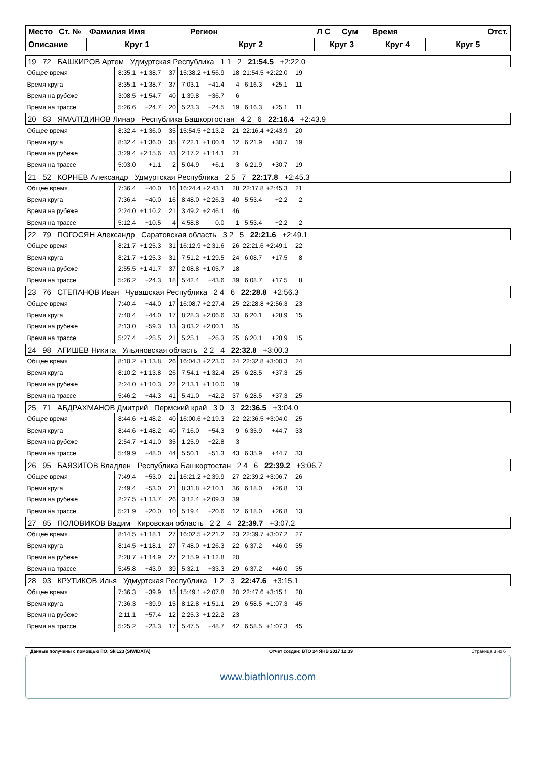| Место | Ст. № | Фамилия Имя | Регион | Л С | Сум | Время | Отст. |
| --- | --- | --- | --- | --- | --- | --- | --- |
| Описание | | Круг 1 | Круг 2 | Круг 3 | | Круг 4 | Круг 5 |
| 19 72 БАШКИРОВ Артем Удмуртская Республика 1 1 2 21:54.5 +2:22.0 | | | | | | | | | | |
| Общее время | 8:35.1 | +1:38.7 | 37 | 15:38.2 | +1:56.9 | 18 | 21:54.5 | +2:22.0 | 19 | |
| Время круга | 8:35.1 | +1:38.7 | 37 | 7:03.1 | +41.4 | 4 | 6:16.3 | +25.1 | 11 | |
| Время на рубеже | 3:08.5 | +1:54.7 | 40 | 1:39.8 | +36.7 | 6 | | | | |
| Время на трассе | 5:26.6 | +24.7 | 20 | 5:23.3 | +24.5 | 19 | 6:16.3 | +25.1 | 11 | |
| 20 63 ЯМАЛТДИНОВ Линар Республика Башкортостан 4 2 6 22:16.4 +2:43.9 | | | | | | | | | | |
| Общее время | 8:32.4 | +1:36.0 | 35 | 15:54.5 | +2:13.2 | 21 | 22:16.4 | +2:43.9 | 20 | |
| Время круга | 8:32.4 | +1:36.0 | 35 | 7:22.1 | +1:00.4 | 12 | 6:21.9 | +30.7 | 19 | |
| Время на рубеже | 3:29.4 | +2:15.6 | 43 | 2:17.2 | +1:14.1 | 21 | | | | |
| Время на трассе | 5:03.0 | +1.1 | 2 | 5:04.9 | +6.1 | 3 | 6:21.9 | +30.7 | 19 | |
| 21 52 КОРНЕВ Александр Удмуртская Республика 2 5 7 22:17.8 +2:45.3 | | | | | | | | | | |
| Общее время | 7:36.4 | +40.0 | 16 | 16:24.4 | +2:43.1 | 28 | 22:17.8 | +2:45.3 | 21 | |
| Время круга | 7:36.4 | +40.0 | 16 | 8:48.0 | +2:26.3 | 40 | 5:53.4 | +2.2 | 2 | |
| Время на рубеже | 2:24.0 | +1:10.2 | 21 | 3:49.2 | +2:46.1 | 46 | | | | |
| Время на трассе | 5:12.4 | +10.5 | 4 | 4:58.8 | 0.0 | 1 | 5:53.4 | +2.2 | 2 | |
| 22 79 ПОГОСЯН Александр Саратовская область 3 2 5 22:21.6 +2:49.1 | | | | | | | | | | |
| Общее время | 8:21.7 | +1:25.3 | 31 | 16:12.9 | +2:31.6 | 26 | 22:21.6 | +2:49.1 | 22 | |
| Время круга | 8:21.7 | +1:25.3 | 31 | 7:51.2 | +1:29.5 | 24 | 6:08.7 | +17.5 | 8 | |
| Время на рубеже | 2:55.5 | +1:41.7 | 37 | 2:08.8 | +1:05.7 | 18 | | | | |
| Время на трассе | 5:26.2 | +24.3 | 18 | 5:42.4 | +43.6 | 39 | 6:08.7 | +17.5 | 8 | |
| 23 76 СТЕПАНОВ Иван Чувашская Республика 2 4 6 22:28.8 +2:56.3 | | | | | | | | | | |
| Общее время | 7:40.4 | +44.0 | 17 | 16:08.7 | +2:27.4 | 25 | 22:28.8 | +2:56.3 | 23 | |
| Время круга | 7:40.4 | +44.0 | 17 | 8:28.3 | +2:06.6 | 33 | 6:20.1 | +28.9 | 15 | |
| Время на рубеже | 2:13.0 | +59.3 | 13 | 3:03.2 | +2:00.1 | 35 | | | | |
| Время на трассе | 5:27.4 | +25.5 | 21 | 5:25.1 | +26.3 | 25 | 6:20.1 | +28.9 | 15 | |
| 24 98 АГИШЕВ Никита Ульяновская область 2 2 4 22:32.8 +3:00.3 | | | | | | | | | | |
| Общее время | 8:10.2 | +1:13.8 | 26 | 16:04.3 | +2:23.0 | 24 | 22:32.8 | +3:00.3 | 24 | |
| Время круга | 8:10.2 | +1:13.8 | 26 | 7:54.1 | +1:32.4 | 25 | 6:28.5 | +37.3 | 25 | |
| Время на рубеже | 2:24.0 | +1:10.3 | 22 | 2:13.1 | +1:10.0 | 19 | | | | |
| Время на трассе | 5:46.2 | +44.3 | 41 | 5:41.0 | +42.2 | 37 | 6:28.5 | +37.3 | 25 | |
| 25 71 АБДРАХМАНОВ Дмитрий Пермский край 3 0 3 22:36.5 +3:04.0 | | | | | | | | | | |
| Общее время | 8:44.6 | +1:48.2 | 40 | 16:00.6 | +2:19.3 | 22 | 22:36.5 | +3:04.0 | 25 | |
| Время круга | 8:44.6 | +1:48.2 | 40 | 7:16.0 | +54.3 | 9 | 6:35.9 | +44.7 | 33 | |
| Время на рубеже | 2:54.7 | +1:41.0 | 35 | 1:25.9 | +22.8 | 3 | | | | |
| Время на трассе | 5:49.9 | +48.0 | 44 | 5:50.1 | +51.3 | 43 | 6:35.9 | +44.7 | 33 | |
| 26 95 БАЯЗИТОВ Владлен Республика Башкортостан 2 4 6 22:39.2 +3:06.7 | | | | | | | | | | |
| Общее время | 7:49.4 | +53.0 | 21 | 16:21.2 | +2:39.9 | 27 | 22:39.2 | +3:06.7 | 26 | |
| Время круга | 7:49.4 | +53.0 | 21 | 8:31.8 | +2:10.1 | 36 | 6:18.0 | +26.8 | 13 | |
| Время на рубеже | 2:27.5 | +1:13.7 | 26 | 3:12.4 | +2:09.3 | 39 | | | | |
| Время на трассе | 5:21.9 | +20.0 | 10 | 5:19.4 | +20.6 | 12 | 6:18.0 | +26.8 | 13 | |
| 27 85 ПОЛОВИКОВ Вадим Кировская область 2 2 4 22:39.7 +3:07.2 | | | | | | | | | | |
| Общее время | 8:14.5 | +1:18.1 | 27 | 16:02.5 | +2:21.2 | 23 | 22:39.7 | +3:07.2 | 27 | |
| Время круга | 8:14.5 | +1:18.1 | 27 | 7:48.0 | +1:26.3 | 22 | 6:37.2 | +46.0 | 35 | |
| Время на рубеже | 2:28.7 | +1:14.9 | 27 | 2:15.9 | +1:12.8 | 20 | | | | |
| Время на трассе | 5:45.8 | +43.9 | 39 | 5:32.1 | +33.3 | 29 | 6:37.2 | +46.0 | 35 | |
| 28 93 КРУТИКОВ Илья Удмуртская Республика 1 2 3 22:47.6 +3:15.1 | | | | | | | | | | |
| Общее время | 7:36.3 | +39.9 | 15 | 15:49.1 | +2:07.8 | 20 | 22:47.6 | +3:15.1 | 28 | |
| Время круга | 7:36.3 | +39.9 | 15 | 8:12.8 | +1:51.1 | 29 | 6:58.5 | +1:07.3 | 45 | |
| Время на рубеже | 2:11.1 | +57.4 | 12 | 2:25.3 | +1:22.2 | 23 | | | | |
| Время на трассе | 5:25.2 | +23.3 | 17 | 5:47.5 | +48.7 | 42 | 6:58.5 | +1:07.3 | 45 | |
Данные получены с помощью ПО: Ski123 (SIWIDATA) Отчет создан: ВТО 24 ЯНВ 2017 12:39 Страница 3 из 6
www.biathlonrus.com